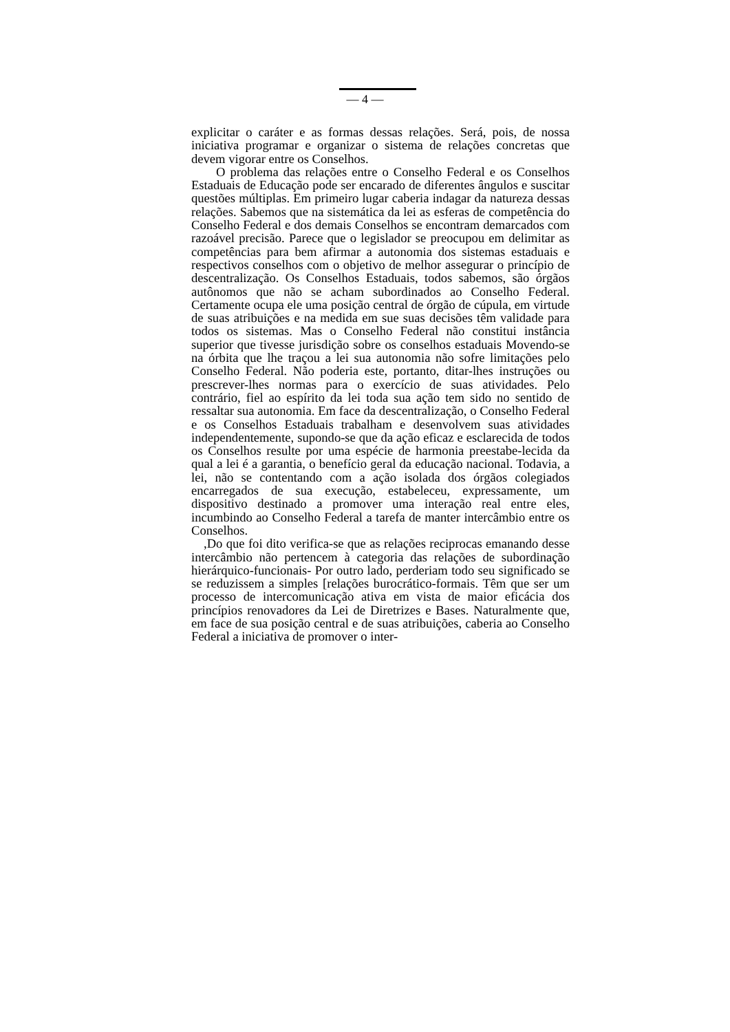— 4 —
explicitar o caráter e as formas dessas relações. Será, pois, de nossa iniciativa programar e organizar o sistema de relações concretas que devem vigorar entre os Conselhos.
O problema das relações entre o Conselho Federal e os Conselhos Estaduais de Educação pode ser encarado de diferentes ângulos e suscitar questões múltiplas. Em primeiro lugar caberia indagar da natureza dessas relações. Sabemos que na sistemática da lei as esferas de competência do Conselho Federal e dos demais Conselhos se encontram demarcados com razoável precisão. Parece que o legislador se preocupou em delimitar as competências para bem afirmar a autonomia dos sistemas estaduais e respectivos conselhos com o objetivo de melhor assegurar o princípio de descentralização. Os Conselhos Estaduais, todos sabemos, são órgãos autônomos que não se acham subordinados ao Conselho Federal. Certamente ocupa ele uma posição central de órgão de cúpula, em virtude de suas atribuições e na medida em sue suas decisões têm validade para todos os sistemas. Mas o Conselho Federal não constitui instância superior que tivesse jurisdição sobre os conselhos estaduais Movendo-se na órbita que lhe traçou a lei sua autonomia não sofre limitações pelo Conselho Federal. Não poderia este, portanto, ditar-lhes instruções ou prescrever-lhes normas para o exercício de suas atividades. Pelo contrário, fiel ao espírito da lei toda sua ação tem sido no sentido de ressaltar sua autonomia. Em face da descentralização, o Conselho Federal e os Conselhos Estaduais trabalham e desenvolvem suas atividades independentemente, supondo-se que da ação eficaz e esclarecida de todos os Conselhos resulte por uma espécie de harmonia preestabe-lecida da qual a lei é a garantia, o benefício geral da educação nacional. Todavia, a lei, não se contentando com a ação isolada dos órgãos colegiados encarregados de sua execução, estabeleceu, expressamente, um dispositivo destinado a promover uma interação real entre eles, incumbindo ao Conselho Federal a tarefa de manter intercâmbio entre os Conselhos.
,Do que foi dito verifica-se que as relações reciprocas emanando desse intercâmbio não pertencem à categoria das relações de subordinação hierárquico-funcionais- Por outro lado, perderiam todo seu significado se se reduzissem a simples [relações burocrático-formais. Têm que ser um processo de intercomunicação ativa em vista de maior eficácia dos princípios renovadores da Lei de Diretrizes e Bases. Naturalmente que, em face de sua posição central e de suas atribuições, caberia ao Conselho Federal a iniciativa de promover o inter-